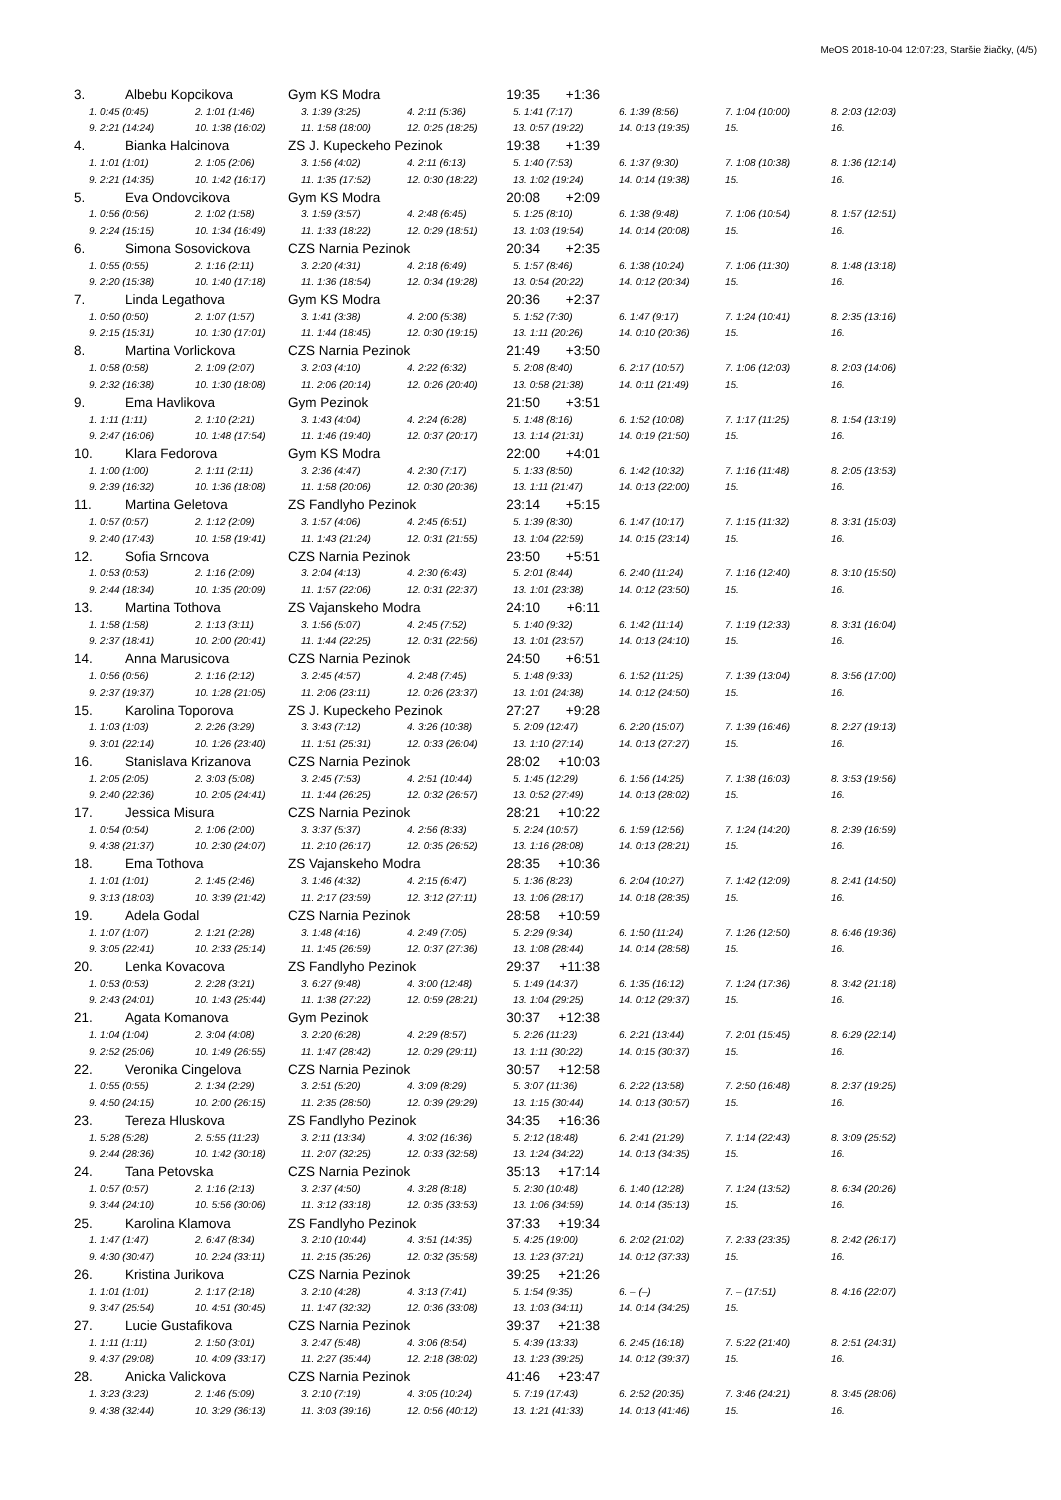MeOS 2018-10-04 12:07:23, Staršie žiačky, (4/5)
3. Albebu Kopcikova Gym KS Modra 19:35 +1:36
| 1. 0:45 (0:45) | 2. 1:01 (1:46) | 3. 1:39 (3:25) | 4. 2:11 (5:36) | 5. 1:41 (7:17) | 6. 1:39 (8:56) | 7. 1:04 (10:00) | 8. 2:03 (12:03) |
| 9. 2:21 (14:24) | 10. 1:38 (16:02) | 11. 1:58 (18:00) | 12. 0:25 (18:25) | 13. 0:57 (19:22) | 14. 0:13 (19:35) | 15. | 16. |
4. Bianka Halcinova ZS J. Kupeckeho Pezinok 19:38 +1:39
| 1. 1:01 (1:01) | 2. 1:05 (2:06) | 3. 1:56 (4:02) | 4. 2:11 (6:13) | 5. 1:40 (7:53) | 6. 1:37 (9:30) | 7. 1:08 (10:38) | 8. 1:36 (12:14) |
| 9. 2:21 (14:35) | 10. 1:42 (16:17) | 11. 1:35 (17:52) | 12. 0:30 (18:22) | 13. 1:02 (19:24) | 14. 0:14 (19:38) | 15. | 16. |
5. Eva Ondovcikova Gym KS Modra 20:08 +2:09
| 1. 0:56 (0:56) | 2. 1:02 (1:58) | 3. 1:59 (3:57) | 4. 2:48 (6:45) | 5. 1:25 (8:10) | 6. 1:38 (9:48) | 7. 1:06 (10:54) | 8. 1:57 (12:51) |
| 9. 2:24 (15:15) | 10. 1:34 (16:49) | 11. 1:33 (18:22) | 12. 0:29 (18:51) | 13. 1:03 (19:54) | 14. 0:14 (20:08) | 15. | 16. |
6. Simona Sosovickova CZS Narnia Pezinok 20:34 +2:35
| 1. 0:55 (0:55) | 2. 1:16 (2:11) | 3. 2:20 (4:31) | 4. 2:18 (6:49) | 5. 1:57 (8:46) | 6. 1:38 (10:24) | 7. 1:06 (11:30) | 8. 1:48 (13:18) |
| 9. 2:20 (15:38) | 10. 1:40 (17:18) | 11. 1:36 (18:54) | 12. 0:34 (19:28) | 13. 0:54 (20:22) | 14. 0:12 (20:34) | 15. | 16. |
7. Linda Legathova Gym KS Modra 20:36 +2:37
| 1. 0:50 (0:50) | 2. 1:07 (1:57) | 3. 1:41 (3:38) | 4. 2:00 (5:38) | 5. 1:52 (7:30) | 6. 1:47 (9:17) | 7. 1:24 (10:41) | 8. 2:35 (13:16) |
| 9. 2:15 (15:31) | 10. 1:30 (17:01) | 11. 1:44 (18:45) | 12. 0:30 (19:15) | 13. 1:11 (20:26) | 14. 0:10 (20:36) | 15. | 16. |
8. Martina Vorlickova CZS Narnia Pezinok 21:49 +3:50
| 1. 0:58 (0:58) | 2. 1:09 (2:07) | 3. 2:03 (4:10) | 4. 2:22 (6:32) | 5. 2:08 (8:40) | 6. 2:17 (10:57) | 7. 1:06 (12:03) | 8. 2:03 (14:06) |
| 9. 2:32 (16:38) | 10. 1:30 (18:08) | 11. 2:06 (20:14) | 12. 0:26 (20:40) | 13. 0:58 (21:38) | 14. 0:11 (21:49) | 15. | 16. |
9. Ema Havlikova Gym Pezinok 21:50 +3:51
| 1. 1:11 (1:11) | 2. 1:10 (2:21) | 3. 1:43 (4:04) | 4. 2:24 (6:28) | 5. 1:48 (8:16) | 6. 1:52 (10:08) | 7. 1:17 (11:25) | 8. 1:54 (13:19) |
| 9. 2:47 (16:06) | 10. 1:48 (17:54) | 11. 1:46 (19:40) | 12. 0:37 (20:17) | 13. 1:14 (21:31) | 14. 0:19 (21:50) | 15. | 16. |
10. Klara Fedorova Gym KS Modra 22:00 +4:01
| 1. 1:00 (1:00) | 2. 1:11 (2:11) | 3. 2:36 (4:47) | 4. 2:30 (7:17) | 5. 1:33 (8:50) | 6. 1:42 (10:32) | 7. 1:16 (11:48) | 8. 2:05 (13:53) |
| 9. 2:39 (16:32) | 10. 1:36 (18:08) | 11. 1:58 (20:06) | 12. 0:30 (20:36) | 13. 1:11 (21:47) | 14. 0:13 (22:00) | 15. | 16. |
11. Martina Geletova ZS Fandlyho Pezinok 23:14 +5:15
| 1. 0:57 (0:57) | 2. 1:12 (2:09) | 3. 1:57 (4:06) | 4. 2:45 (6:51) | 5. 1:39 (8:30) | 6. 1:47 (10:17) | 7. 1:15 (11:32) | 8. 3:31 (15:03) |
| 9. 2:40 (17:43) | 10. 1:58 (19:41) | 11. 1:43 (21:24) | 12. 0:31 (21:55) | 13. 1:04 (22:59) | 14. 0:15 (23:14) | 15. | 16. |
12. Sofia Srncova CZS Narnia Pezinok 23:50 +5:51
| 1. 0:53 (0:53) | 2. 1:16 (2:09) | 3. 2:04 (4:13) | 4. 2:30 (6:43) | 5. 2:01 (8:44) | 6. 2:40 (11:24) | 7. 1:16 (12:40) | 8. 3:10 (15:50) |
| 9. 2:44 (18:34) | 10. 1:35 (20:09) | 11. 1:57 (22:06) | 12. 0:31 (22:37) | 13. 1:01 (23:38) | 14. 0:12 (23:50) | 15. | 16. |
13. Martina Tothova ZS Vajanskeho Modra 24:10 +6:11
| 1. 1:58 (1:58) | 2. 1:13 (3:11) | 3. 1:56 (5:07) | 4. 2:45 (7:52) | 5. 1:40 (9:32) | 6. 1:42 (11:14) | 7. 1:19 (12:33) | 8. 3:31 (16:04) |
| 9. 2:37 (18:41) | 10. 2:00 (20:41) | 11. 1:44 (22:25) | 12. 0:31 (22:56) | 13. 1:01 (23:57) | 14. 0:13 (24:10) | 15. | 16. |
14. Anna Marusicova CZS Narnia Pezinok 24:50 +6:51
| 1. 0:56 (0:56) | 2. 1:16 (2:12) | 3. 2:45 (4:57) | 4. 2:48 (7:45) | 5. 1:48 (9:33) | 6. 1:52 (11:25) | 7. 1:39 (13:04) | 8. 3:56 (17:00) |
| 9. 2:37 (19:37) | 10. 1:28 (21:05) | 11. 2:06 (23:11) | 12. 0:26 (23:37) | 13. 1:01 (24:38) | 14. 0:12 (24:50) | 15. | 16. |
15. Karolina Toporova ZS J. Kupeckeho Pezinok 27:27 +9:28
| 1. 1:03 (1:03) | 2. 2:26 (3:29) | 3. 3:43 (7:12) | 4. 3:26 (10:38) | 5. 2:09 (12:47) | 6. 2:20 (15:07) | 7. 1:39 (16:46) | 8. 2:27 (19:13) |
| 9. 3:01 (22:14) | 10. 1:26 (23:40) | 11. 1:51 (25:31) | 12. 0:33 (26:04) | 13. 1:10 (27:14) | 14. 0:13 (27:27) | 15. | 16. |
16. Stanislava Krizanova CZS Narnia Pezinok 28:02 +10:03
| 1. 2:05 (2:05) | 2. 3:03 (5:08) | 3. 2:45 (7:53) | 4. 2:51 (10:44) | 5. 1:45 (12:29) | 6. 1:56 (14:25) | 7. 1:38 (16:03) | 8. 3:53 (19:56) |
| 9. 2:40 (22:36) | 10. 2:05 (24:41) | 11. 1:44 (26:25) | 12. 0:32 (26:57) | 13. 0:52 (27:49) | 14. 0:13 (28:02) | 15. | 16. |
17. Jessica Misura CZS Narnia Pezinok 28:21 +10:22
| 1. 0:54 (0:54) | 2. 1:06 (2:00) | 3. 3:37 (5:37) | 4. 2:56 (8:33) | 5. 2:24 (10:57) | 6. 1:59 (12:56) | 7. 1:24 (14:20) | 8. 2:39 (16:59) |
| 9. 4:38 (21:37) | 10. 2:30 (24:07) | 11. 2:10 (26:17) | 12. 0:35 (26:52) | 13. 1:16 (28:08) | 14. 0:13 (28:21) | 15. | 16. |
18. Ema Tothova ZS Vajanskeho Modra 28:35 +10:36
| 1. 1:01 (1:01) | 2. 1:45 (2:46) | 3. 1:46 (4:32) | 4. 2:15 (6:47) | 5. 1:36 (8:23) | 6. 2:04 (10:27) | 7. 1:42 (12:09) | 8. 2:41 (14:50) |
| 9. 3:13 (18:03) | 10. 3:39 (21:42) | 11. 2:17 (23:59) | 12. 3:12 (27:11) | 13. 1:06 (28:17) | 14. 0:18 (28:35) | 15. | 16. |
19. Adela Godal CZS Narnia Pezinok 28:58 +10:59
| 1. 1:07 (1:07) | 2. 1:21 (2:28) | 3. 1:48 (4:16) | 4. 2:49 (7:05) | 5. 2:29 (9:34) | 6. 1:50 (11:24) | 7. 1:26 (12:50) | 8. 6:46 (19:36) |
| 9. 3:05 (22:41) | 10. 2:33 (25:14) | 11. 1:45 (26:59) | 12. 0:37 (27:36) | 13. 1:08 (28:44) | 14. 0:14 (28:58) | 15. | 16. |
20. Lenka Kovacova ZS Fandlyho Pezinok 29:37 +11:38
| 1. 0:53 (0:53) | 2. 2:28 (3:21) | 3. 6:27 (9:48) | 4. 3:00 (12:48) | 5. 1:49 (14:37) | 6. 1:35 (16:12) | 7. 1:24 (17:36) | 8. 3:42 (21:18) |
| 9. 2:43 (24:01) | 10. 1:43 (25:44) | 11. 1:38 (27:22) | 12. 0:59 (28:21) | 13. 1:04 (29:25) | 14. 0:12 (29:37) | 15. | 16. |
21. Agata Komanova Gym Pezinok 30:37 +12:38
| 1. 1:04 (1:04) | 2. 3:04 (4:08) | 3. 2:20 (6:28) | 4. 2:29 (8:57) | 5. 2:26 (11:23) | 6. 2:21 (13:44) | 7. 2:01 (15:45) | 8. 6:29 (22:14) |
| 9. 2:52 (25:06) | 10. 1:49 (26:55) | 11. 1:47 (28:42) | 12. 0:29 (29:11) | 13. 1:11 (30:22) | 14. 0:15 (30:37) | 15. | 16. |
22. Veronika Cingelova CZS Narnia Pezinok 30:57 +12:58
| 1. 0:55 (0:55) | 2. 1:34 (2:29) | 3. 2:51 (5:20) | 4. 3:09 (8:29) | 5. 3:07 (11:36) | 6. 2:22 (13:58) | 7. 2:50 (16:48) | 8. 2:37 (19:25) |
| 9. 4:50 (24:15) | 10. 2:00 (26:15) | 11. 2:35 (28:50) | 12. 0:39 (29:29) | 13. 1:15 (30:44) | 14. 0:13 (30:57) | 15. | 16. |
23. Tereza Hluskova ZS Fandlyho Pezinok 34:35 +16:36
| 1. 5:28 (5:28) | 2. 5:55 (11:23) | 3. 2:11 (13:34) | 4. 3:02 (16:36) | 5. 2:12 (18:48) | 6. 2:41 (21:29) | 7. 1:14 (22:43) | 8. 3:09 (25:52) |
| 9. 2:44 (28:36) | 10. 1:42 (30:18) | 11. 2:07 (32:25) | 12. 0:33 (32:58) | 13. 1:24 (34:22) | 14. 0:13 (34:35) | 15. | 16. |
24. Tana Petovska CZS Narnia Pezinok 35:13 +17:14
| 1. 0:57 (0:57) | 2. 1:16 (2:13) | 3. 2:37 (4:50) | 4. 3:28 (8:18) | 5. 2:30 (10:48) | 6. 1:40 (12:28) | 7. 1:24 (13:52) | 8. 6:34 (20:26) |
| 9. 3:44 (24:10) | 10. 5:56 (30:06) | 11. 3:12 (33:18) | 12. 0:35 (33:53) | 13. 1:06 (34:59) | 14. 0:14 (35:13) | 15. | 16. |
25. Karolina Klamova ZS Fandlyho Pezinok 37:33 +19:34
| 1. 1:47 (1:47) | 2. 6:47 (8:34) | 3. 2:10 (10:44) | 4. 3:51 (14:35) | 5. 4:25 (19:00) | 6. 2:02 (21:02) | 7. 2:33 (23:35) | 8. 2:42 (26:17) |
| 9. 4:30 (30:47) | 10. 2:24 (33:11) | 11. 2:15 (35:26) | 12. 0:32 (35:58) | 13. 1:23 (37:21) | 14. 0:12 (37:33) | 15. | 16. |
26. Kristina Jurikova CZS Narnia Pezinok 39:25 +21:26
| 1. 1:01 (1:01) | 2. 1:17 (2:18) | 3. 2:10 (4:28) | 4. 3:13 (7:41) | 5. 1:54 (9:35) | 6. – (–) | 7. – (17:51) | 8. 4:16 (22:07) |
| 9. 3:47 (25:54) | 10. 4:51 (30:45) | 11. 1:47 (32:32) | 12. 0:36 (33:08) | 13. 1:03 (34:11) | 14. 0:14 (34:25) | 15. | |
27. Lucie Gustafikova CZS Narnia Pezinok 39:37 +21:38
| 1. 1:11 (1:11) | 2. 1:50 (3:01) | 3. 2:47 (5:48) | 4. 3:06 (8:54) | 5. 4:39 (13:33) | 6. 2:45 (16:18) | 7. 5:22 (21:40) | 8. 2:51 (24:31) |
| 9. 4:37 (29:08) | 10. 4:09 (33:17) | 11. 2:27 (35:44) | 12. 2:18 (38:02) | 13. 1:23 (39:25) | 14. 0:12 (39:37) | 15. | 16. |
28. Anicka Valickova CZS Narnia Pezinok 41:46 +23:47
| 1. 3:23 (3:23) | 2. 1:46 (5:09) | 3. 2:10 (7:19) | 4. 3:05 (10:24) | 5. 7:19 (17:43) | 6. 2:52 (20:35) | 7. 3:46 (24:21) | 8. 3:45 (28:06) |
| 9. 4:38 (32:44) | 10. 3:29 (36:13) | 11. 3:03 (39:16) | 12. 0:56 (40:12) | 13. 1:21 (41:33) | 14. 0:13 (41:46) | 15. | 16. |